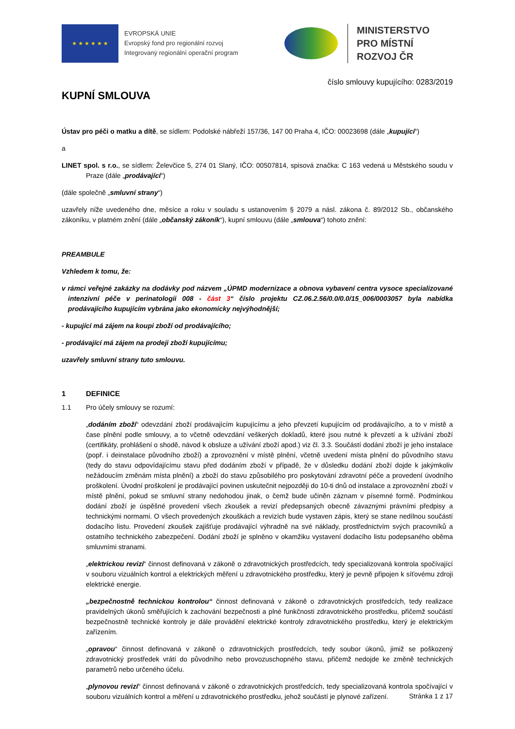★ ★ ★ ★ ★ ★
EVROPSKÁ UNIE
Evropský fond pro regionální rozvoj
Integrovaný regionální operační program
MINISTERSTVO
PRO MÍSTNÍ
ROZVOJ ČR
číslo smlouvy kupujícího: 0283/2019
KUPNÍ SMLOUVA
Ústav pro péči o matku a dítě, se sídlem: Podolské nábřeží 157/36, 147 00 Praha 4, IČO: 00023698 (dále „kupující“)
a
LINET spol. s r.o., se sídlem: Želevčice 5, 274 01 Slaný, IČO: 00507814, spisová značka: C 163 vedená u Městského soudu v Praze (dále „prodávající“)
(dále společně „smluvní strany“)
uzavřely níže uvedeného dne, měsíce a roku v souladu s ustanovením § 2079 a násl. zákona č. 89/2012 Sb., občanského zákoníku, v platném znění (dále „občanský zákoník“), kupní smlouvu (dále „smlouva“) tohoto znění:
PREAMBULE
Vzhledem k tomu, že:
v rámci veřejné zakázky na dodávky pod názvem „ÚPMD modernizace a obnova vybavení centra vysoce specializované intenzivní péče v perinatologii 008 - část 3“ číslo projektu CZ.06.2.56/0.0/0.0/15_006/0003057 byla nabídka prodávajícího kupujícím vybrána jako ekonomicky nejvýhodnější;
- kupující má zájem na koupi zboží od prodávajícího;
- prodávající má zájem na prodeji zboží kupujícímu;
uzavřely smluvní strany tuto smlouvu.
1 DEFINICE
1.1 Pro účely smlouvy se rozumí:
„dodáním zboží“ odevzdání zboží prodávajícím kupujícímu a jeho převzetí kupujícím od prodávajícího, a to v místě a čase plnění podle smlouvy, a to včetně odevzdání veškerých dokladů, které jsou nutné k převzetí a k užívání zboží (certifikáty, prohlášení o shodě, návod k obsluze a užívání zboží apod.) viz čl. 3.3. Součástí dodání zboží je jeho instalace (popř. i deinstalace původního zboží) a zprovoznění v místě plnění, včetně uvedení místa plnění do původního stavu (tedy do stavu odpovídajícímu stavu před dodáním zboží v případě, že v důsledku dodání zboží dojde k jakýmkoliv nežádoucím změnám místa plnění) a zboží do stavu způsobilého pro poskytování zdravotní péče a provedení úvodního proškolení. Úvodní proškolení je prodávající povinen uskutečnit nejpozději do 10-ti dnů od instalace a zprovoznění zboží v místě plnění, pokud se smluvní strany nedohodou jinak, o čemž bude učiněn záznam v písemné formě. Podmínkou dodání zboží je úspěšné provedení všech zkoušek a revizí předepsaných obecně závaznými právními předpisy a technickými normami. O všech provedených zkouškách a revizích bude vystaven zápis, který se stane nedílnou součástí dodacího listu. Provedení zkoušek zajišťuje prodávající výhradně na své náklady, prostřednictvím svých pracovníků a ostatního technického zabezpečení. Dodání zboží je splněno v okamžiku vystavení dodacího listu podepsaného oběma smluvními stranami.
„elektrickou revizí“ činnost definovaná v zákoně o zdravotnických prostředcích, tedy specializovaná kontrola spočívající v souboru vizuálních kontrol a elektrických měření u zdravotnického prostředku, který je pevně připojen k síťovému zdroji elektrické energie.
„bezpečnostně technickou kontrolou“ činnost definovaná v zákoně o zdravotnických prostředcích, tedy realizace pravidelných úkonů směřujících k zachování bezpečnosti a plné funkčnosti zdravotnického prostředku, přičemž součástí bezpečnostně technické kontroly je dále provádění elektrické kontroly zdravotnického prostředku, který je elektrickým zařízením.
„opravou“ činnost definovaná v zákoně o zdravotnických prostředcích, tedy soubor úkonů, jimiž se poškozený zdravotnický prostředek vrátí do původního nebo provozuschopného stavu, přičemž nedojde ke změně technických parametrů nebo určeného účelu.
„plynovou revizí“ činnost definovaná v zákoně o zdravotnických prostředcích, tedy specializovaná kontrola spočívající v souboru vizuálních kontrol a měření u zdravotnického prostředku, jehož součástí je plynové zařízení.
Stránka 1 z 17